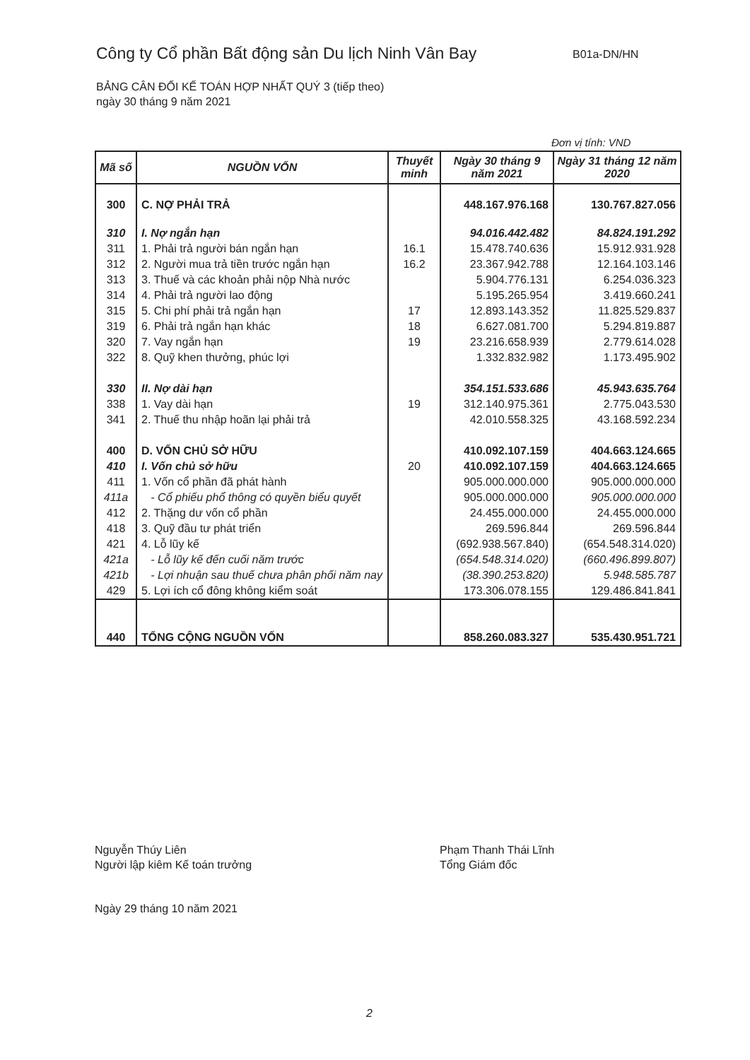Công ty Cổ phần Bất động sản Du lịch Ninh Vân Bay
B01a-DN/HN
BẢNG CÂN ĐỐI KẾ TOÁN HỢP NHẤT QUÝ 3 (tiếp theo)
ngày 30 tháng 9 năm 2021
Đơn vị tính: VND
| Mã số | NGUỒN VỐN | Thuyết minh | Ngày 30 tháng 9 năm 2021 | Ngày 31 tháng 12 năm 2020 |
| --- | --- | --- | --- | --- |
| 300 | C. NỢ PHẢI TRẢ | | 448.167.976.168 | 130.767.827.056 |
| 310 | I. Nợ ngắn hạn | | 94.016.442.482 | 84.824.191.292 |
| 311 | 1. Phải trả người bán ngắn hạn | 16.1 | 15.478.740.636 | 15.912.931.928 |
| 312 | 2. Người mua trả tiền trước ngắn hạn | 16.2 | 23.367.942.788 | 12.164.103.146 |
| 313 | 3. Thuế và các khoản phải nộp Nhà nước | | 5.904.776.131 | 6.254.036.323 |
| 314 | 4. Phải trả người lao động | | 5.195.265.954 | 3.419.660.241 |
| 315 | 5. Chi phí phải trả ngắn hạn | 17 | 12.893.143.352 | 11.825.529.837 |
| 319 | 6. Phải trả ngắn hạn khác | 18 | 6.627.081.700 | 5.294.819.887 |
| 320 | 7. Vay ngắn hạn | 19 | 23.216.658.939 | 2.779.614.028 |
| 322 | 8. Quỹ khen thưởng, phúc lợi | | 1.332.832.982 | 1.173.495.902 |
| 330 | II. Nợ dài hạn | | 354.151.533.686 | 45.943.635.764 |
| 338 | 1. Vay dài hạn | 19 | 312.140.975.361 | 2.775.043.530 |
| 341 | 2. Thuế thu nhập hoãn lại phải trả | | 42.010.558.325 | 43.168.592.234 |
| 400 | D. VỐN CHỦ SỞ HỮU | | 410.092.107.159 | 404.663.124.665 |
| 410 | I. Vốn chủ sở hữu | 20 | 410.092.107.159 | 404.663.124.665 |
| 411 | 1. Vốn cổ phần đã phát hành | | 905.000.000.000 | 905.000.000.000 |
| 411a | - Cổ phiếu phổ thông có quyền biểu quyết | | 905.000.000.000 | 905.000.000.000 |
| 412 | 2. Thặng dư vốn cổ phần | | 24.455.000.000 | 24.455.000.000 |
| 418 | 3. Quỹ đầu tư phát triển | | 269.596.844 | 269.596.844 |
| 421 | 4. Lỗ lũy kế | | (692.938.567.840) | (654.548.314.020) |
| 421a | - Lỗ lũy kế đến cuối năm trước | | (654.548.314.020) | (660.496.899.807) |
| 421b | - Lợi nhuận sau thuế chưa phân phối năm nay | | (38.390.253.820) | 5.948.585.787 |
| 429 | 5. Lợi ích cổ đông không kiểm soát | | 173.306.078.155 | 129.486.841.841 |
| 440 | TỔNG CỘNG NGUỒN VỐN | | 858.260.083.327 | 535.430.951.721 |
Nguyễn Thúy Liên
Người lập kiêm Kế toán trưởng
Phạm Thanh Thái Lĩnh
Tổng Giám đốc
Ngày 29 tháng 10 năm 2021
2